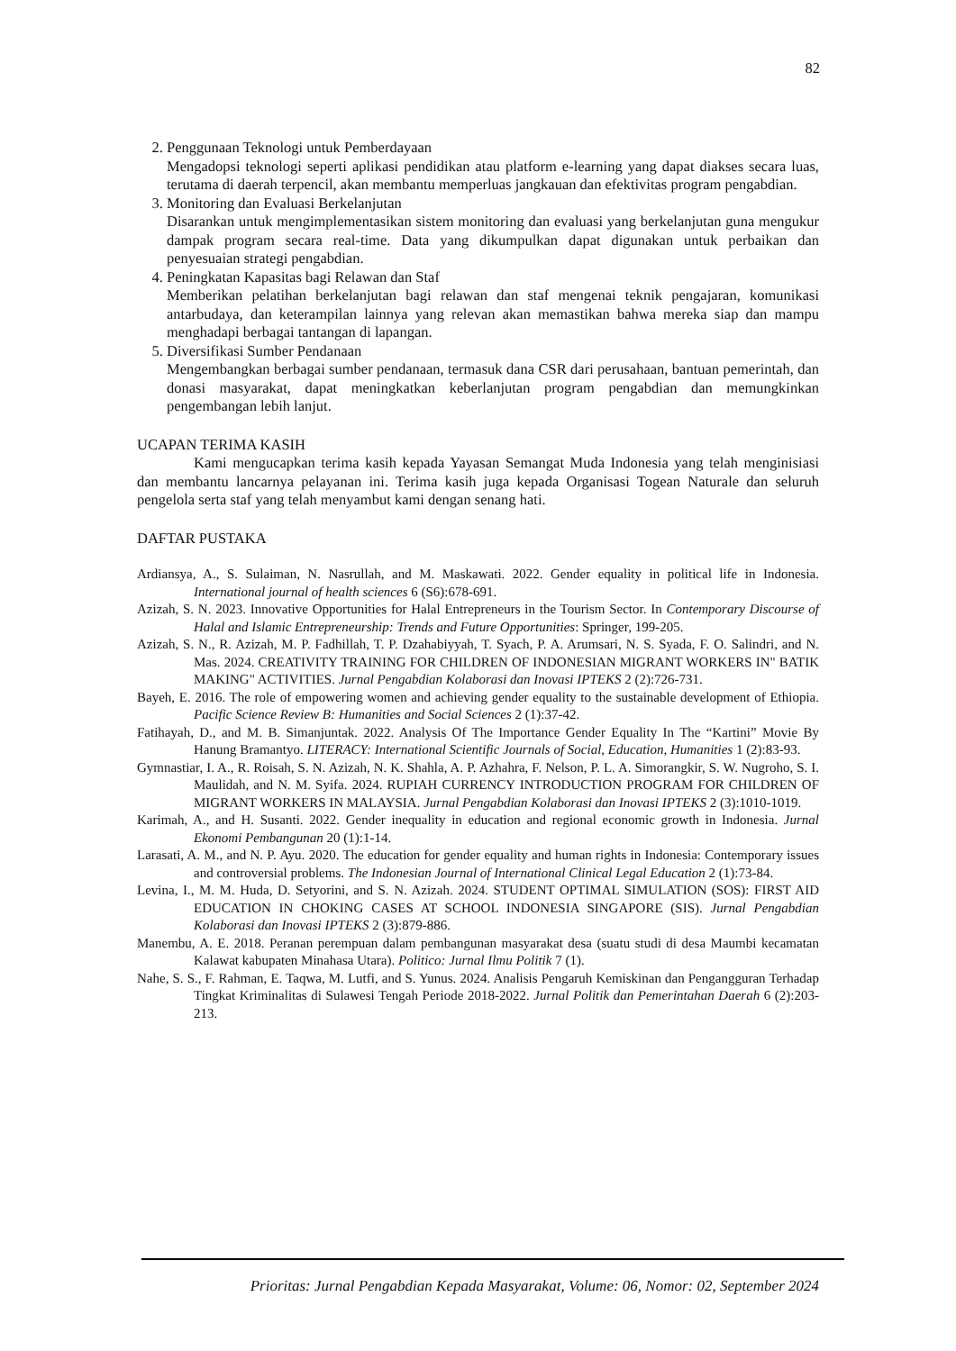82
2. Penggunaan Teknologi untuk Pemberdayaan
Mengadopsi teknologi seperti aplikasi pendidikan atau platform e-learning yang dapat diakses secara luas, terutama di daerah terpencil, akan membantu memperluas jangkauan dan efektivitas program pengabdian.
3. Monitoring dan Evaluasi Berkelanjutan
Disarankan untuk mengimplementasikan sistem monitoring dan evaluasi yang berkelanjutan guna mengukur dampak program secara real-time. Data yang dikumpulkan dapat digunakan untuk perbaikan dan penyesuaian strategi pengabdian.
4. Peningkatan Kapasitas bagi Relawan dan Staf
Memberikan pelatihan berkelanjutan bagi relawan dan staf mengenai teknik pengajaran, komunikasi antarbudaya, dan keterampilan lainnya yang relevan akan memastikan bahwa mereka siap dan mampu menghadapi berbagai tantangan di lapangan.
5. Diversifikasi Sumber Pendanaan
Mengembangkan berbagai sumber pendanaan, termasuk dana CSR dari perusahaan, bantuan pemerintah, dan donasi masyarakat, dapat meningkatkan keberlanjutan program pengabdian dan memungkinkan pengembangan lebih lanjut.
UCAPAN TERIMA KASIH
Kami mengucapkan terima kasih kepada Yayasan Semangat Muda Indonesia yang telah menginisiasi dan membantu lancarnya pelayanan ini. Terima kasih juga kepada Organisasi Togean Naturale dan seluruh pengelola serta staf yang telah menyambut kami dengan senang hati.
DAFTAR PUSTAKA
Ardiansya, A., S. Sulaiman, N. Nasrullah, and M. Maskawati. 2022. Gender equality in political life in Indonesia. International journal of health sciences 6 (S6):678-691.
Azizah, S. N. 2023. Innovative Opportunities for Halal Entrepreneurs in the Tourism Sector. In Contemporary Discourse of Halal and Islamic Entrepreneurship: Trends and Future Opportunities: Springer, 199-205.
Azizah, S. N., R. Azizah, M. P. Fadhillah, T. P. Dzahabiyyah, T. Syach, P. A. Arumsari, N. S. Syada, F. O. Salindri, and N. Mas. 2024. CREATIVITY TRAINING FOR CHILDREN OF INDONESIAN MIGRANT WORKERS IN" BATIK MAKING" ACTIVITIES. Jurnal Pengabdian Kolaborasi dan Inovasi IPTEKS 2 (2):726-731.
Bayeh, E. 2016. The role of empowering women and achieving gender equality to the sustainable development of Ethiopia. Pacific Science Review B: Humanities and Social Sciences 2 (1):37-42.
Fatihayah, D., and M. B. Simanjuntak. 2022. Analysis Of The Importance Gender Equality In The “Kartini” Movie By Hanung Bramantyo. LITERACY: International Scientific Journals of Social, Education, Humanities 1 (2):83-93.
Gymnastiar, I. A., R. Roisah, S. N. Azizah, N. K. Shahla, A. P. Azhahra, F. Nelson, P. L. A. Simorangkir, S. W. Nugroho, S. I. Maulidah, and N. M. Syifa. 2024. RUPIAH CURRENCY INTRODUCTION PROGRAM FOR CHILDREN OF MIGRANT WORKERS IN MALAYSIA. Jurnal Pengabdian Kolaborasi dan Inovasi IPTEKS 2 (3):1010-1019.
Karimah, A., and H. Susanti. 2022. Gender inequality in education and regional economic growth in Indonesia. Jurnal Ekonomi Pembangunan 20 (1):1-14.
Larasati, A. M., and N. P. Ayu. 2020. The education for gender equality and human rights in Indonesia: Contemporary issues and controversial problems. The Indonesian Journal of International Clinical Legal Education 2 (1):73-84.
Levina, I., M. M. Huda, D. Setyorini, and S. N. Azizah. 2024. STUDENT OPTIMAL SIMULATION (SOS): FIRST AID EDUCATION IN CHOKING CASES AT SCHOOL INDONESIA SINGAPORE (SIS). Jurnal Pengabdian Kolaborasi dan Inovasi IPTEKS 2 (3):879-886.
Manembu, A. E. 2018. Peranan perempuan dalam pembangunan masyarakat desa (suatu studi di desa Maumbi kecamatan Kalawat kabupaten Minahasa Utara). Politico: Jurnal Ilmu Politik 7 (1).
Nahe, S. S., F. Rahman, E. Taqwa, M. Lutfi, and S. Yunus. 2024. Analisis Pengaruh Kemiskinan dan Pengangguran Terhadap Tingkat Kriminalitas di Sulawesi Tengah Periode 2018-2022. Jurnal Politik dan Pemerintahan Daerah 6 (2):203-213.
Prioritas: Jurnal Pengabdian Kepada Masyarakat, Volume: 06, Nomor: 02, September 2024